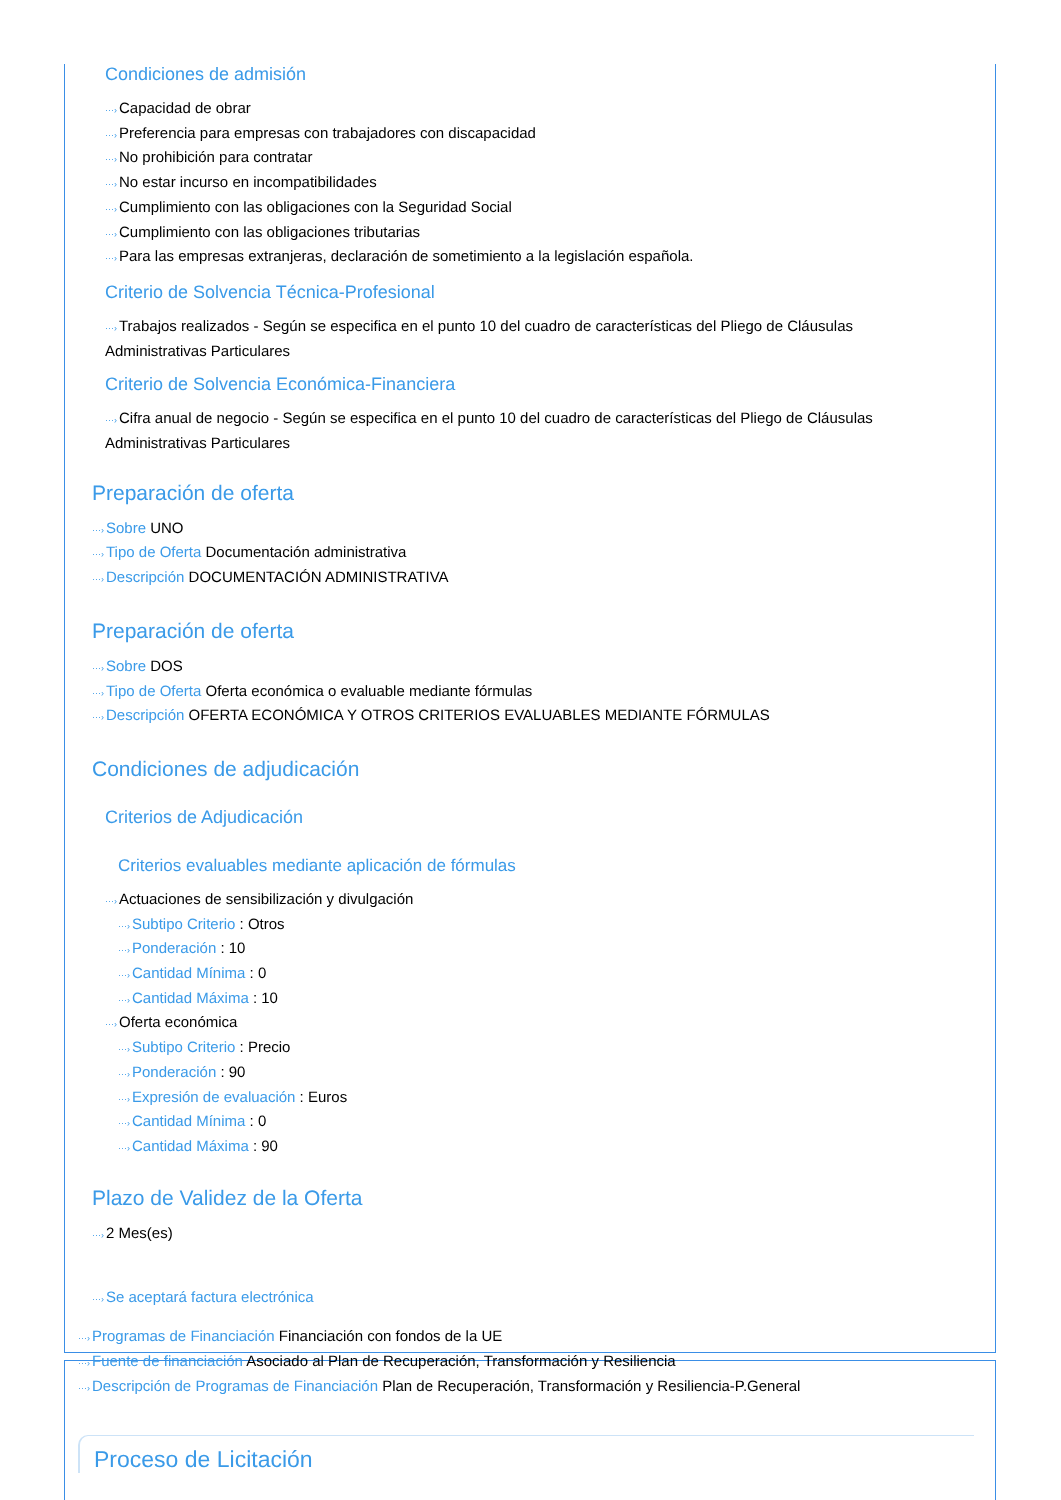Condiciones de admisión
···›Capacidad de obrar
···›Preferencia para empresas con trabajadores con discapacidad
···›No prohibición para contratar
···›No estar incurso en incompatibilidades
···›Cumplimiento con las obligaciones con la Seguridad Social
···›Cumplimiento con las obligaciones tributarias
···›Para las empresas extranjeras, declaración de sometimiento a la legislación española.
Criterio de Solvencia Técnica-Profesional
···›Trabajos realizados - Según se especifica en el punto 10 del cuadro de características del Pliego de Cláusulas Administrativas Particulares
Criterio de Solvencia Económica-Financiera
···›Cifra anual de negocio - Según se especifica en el punto 10 del cuadro de características del Pliego de Cláusulas Administrativas Particulares
Preparación de oferta
···›Sobre UNO
···›Tipo de Oferta Documentación administrativa
···›Descripción DOCUMENTACIÓN ADMINISTRATIVA
Preparación de oferta
···›Sobre DOS
···›Tipo de Oferta Oferta económica o evaluable mediante fórmulas
···›Descripción OFERTA ECONÓMICA Y OTROS CRITERIOS EVALUABLES MEDIANTE FÓRMULAS
Condiciones de adjudicación
Criterios de Adjudicación
Criterios evaluables mediante aplicación de fórmulas
···›Actuaciones de sensibilización y divulgación
···›Subtipo Criterio : Otros
···›Ponderación : 10
···›Cantidad Mínima : 0
···›Cantidad Máxima : 10
···›Oferta económica
···›Subtipo Criterio : Precio
···›Ponderación : 90
···›Expresión de evaluación : Euros
···›Cantidad Mínima : 0
···›Cantidad Máxima : 90
Plazo de Validez de la Oferta
···›2 Mes(es)
···›Se aceptará factura electrónica
···›Programas de Financiación Financiación con fondos de la UE
···›Fuente de financiación Asociado al Plan de Recuperación, Transformación y Resiliencia
···›Descripción de Programas de Financiación Plan de Recuperación, Transformación y Resiliencia-P.General
Proceso de Licitación